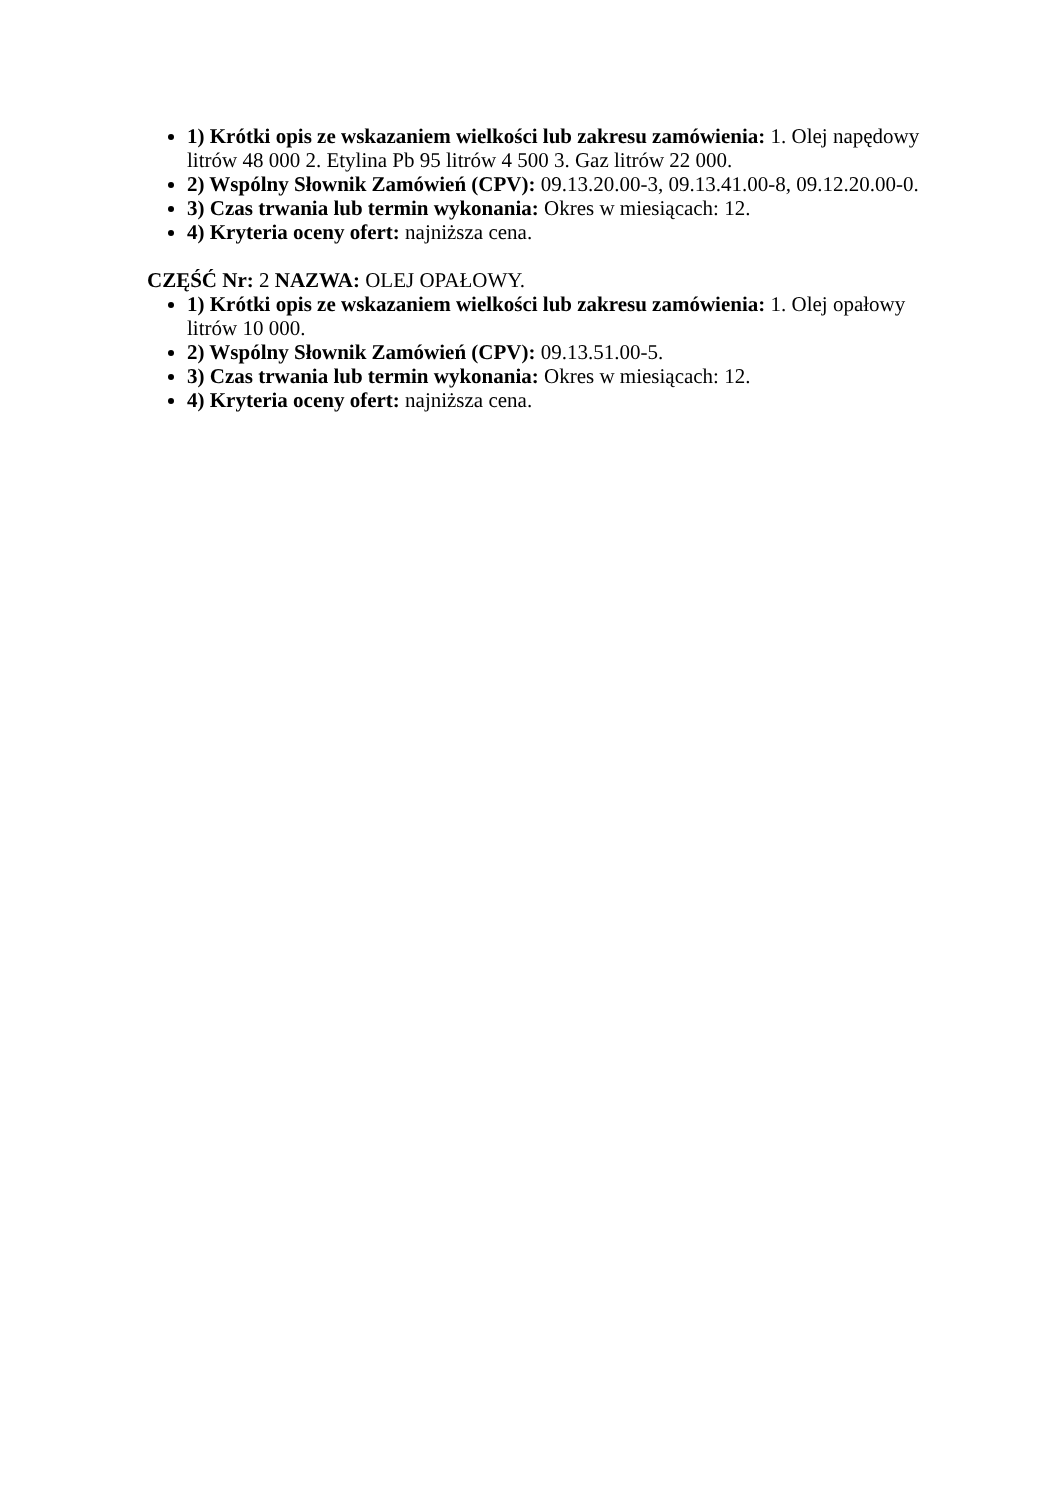1) Krótki opis ze wskazaniem wielkości lub zakresu zamówienia: 1. Olej napędowy litrów 48 000 2. Etylina Pb 95 litrów 4 500 3. Gaz litrów 22 000.
2) Wspólny Słownik Zamówień (CPV): 09.13.20.00-3, 09.13.41.00-8, 09.12.20.00-0.
3) Czas trwania lub termin wykonania: Okres w miesiącach: 12.
4) Kryteria oceny ofert: najniższa cena.
CZĘŚĆ Nr: 2 NAZWA: OLEJ OPAŁOWY.
1) Krótki opis ze wskazaniem wielkości lub zakresu zamówienia: 1. Olej opałowy litrów 10 000.
2) Wspólny Słownik Zamówień (CPV): 09.13.51.00-5.
3) Czas trwania lub termin wykonania: Okres w miesiącach: 12.
4) Kryteria oceny ofert: najniższa cena.